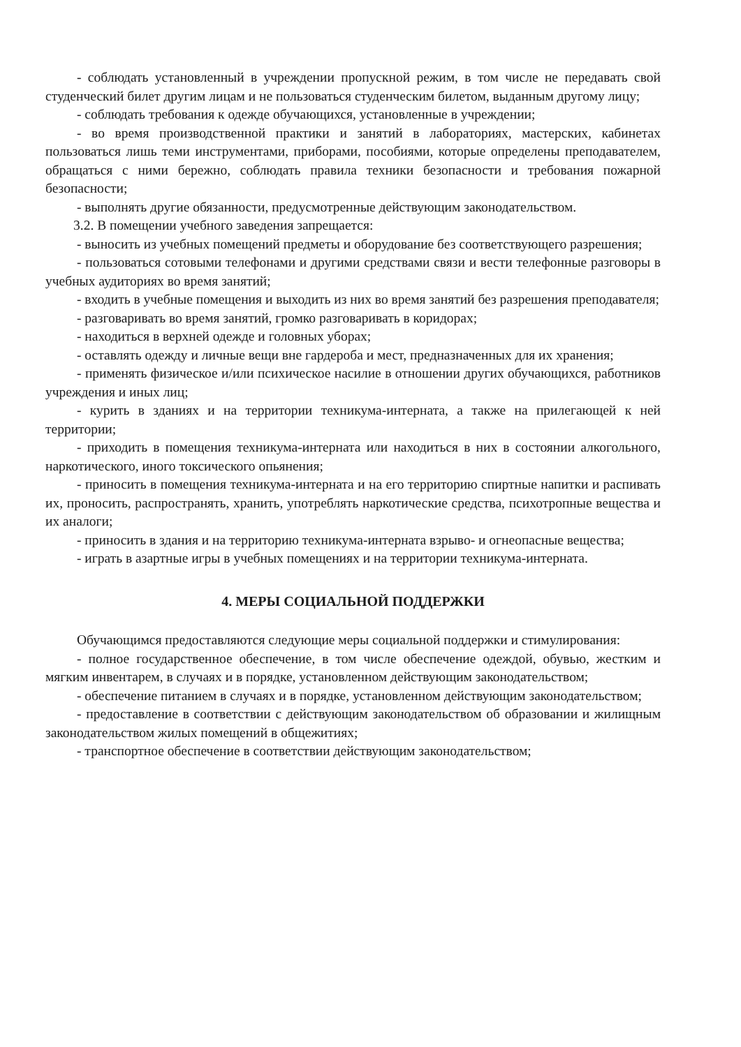- соблюдать установленный в учреждении пропускной режим, в том числе не передавать свой студенческий билет другим лицам и не пользоваться студенческим билетом, выданным другому лицу;
- соблюдать требования к одежде обучающихся, установленные в учреждении;
- во время производственной практики и занятий в лабораториях, мастерских, кабинетах пользоваться лишь теми инструментами, приборами, пособиями, которые определены преподавателем, обращаться с ними бережно, соблюдать правила техники безопасности и требования пожарной безопасности;
- выполнять другие обязанности, предусмотренные действующим законодательством.
3.2. В помещении учебного заведения запрещается:
- выносить из учебных помещений предметы и оборудование без соответствующего разрешения;
- пользоваться сотовыми телефонами и другими средствами связи и вести телефонные разговоры в учебных аудиториях во время занятий;
- входить в учебные помещения и выходить из них во время занятий без разрешения преподавателя;
- разговаривать во время занятий, громко разговаривать в коридорах;
- находиться в верхней одежде и головных уборах;
- оставлять одежду и личные вещи вне гардероба и мест, предназначенных для их хранения;
- применять физическое и/или психическое насилие в отношении других обучающихся, работников учреждения и иных лиц;
- курить в зданиях и на территории техникума-интерната, а также на прилегающей к ней территории;
- приходить в помещения техникума-интерната или находиться в них в состоянии алкогольного, наркотического, иного токсического опьянения;
- приносить в помещения техникума-интерната и на его территорию спиртные напитки и распивать их, проносить, распространять, хранить, употреблять наркотические средства, психотропные вещества и их аналоги;
- приносить в здания и на территорию техникума-интерната взрыво- и огнеопасные вещества;
- играть в азартные игры в учебных помещениях и на территории техникума-интерната.
4. МЕРЫ СОЦИАЛЬНОЙ ПОДДЕРЖКИ
Обучающимся предоставляются следующие меры социальной поддержки и стимулирования:
- полное государственное обеспечение, в том числе обеспечение одеждой, обувью, жестким и мягким инвентарем, в случаях и в порядке, установленном действующим законодательством;
- обеспечение питанием в случаях и в порядке, установленном действующим законодательством;
- предоставление в соответствии с действующим законодательством об образовании и жилищным законодательством жилых помещений в общежитиях;
- транспортное обеспечение в соответствии действующим законодательством;